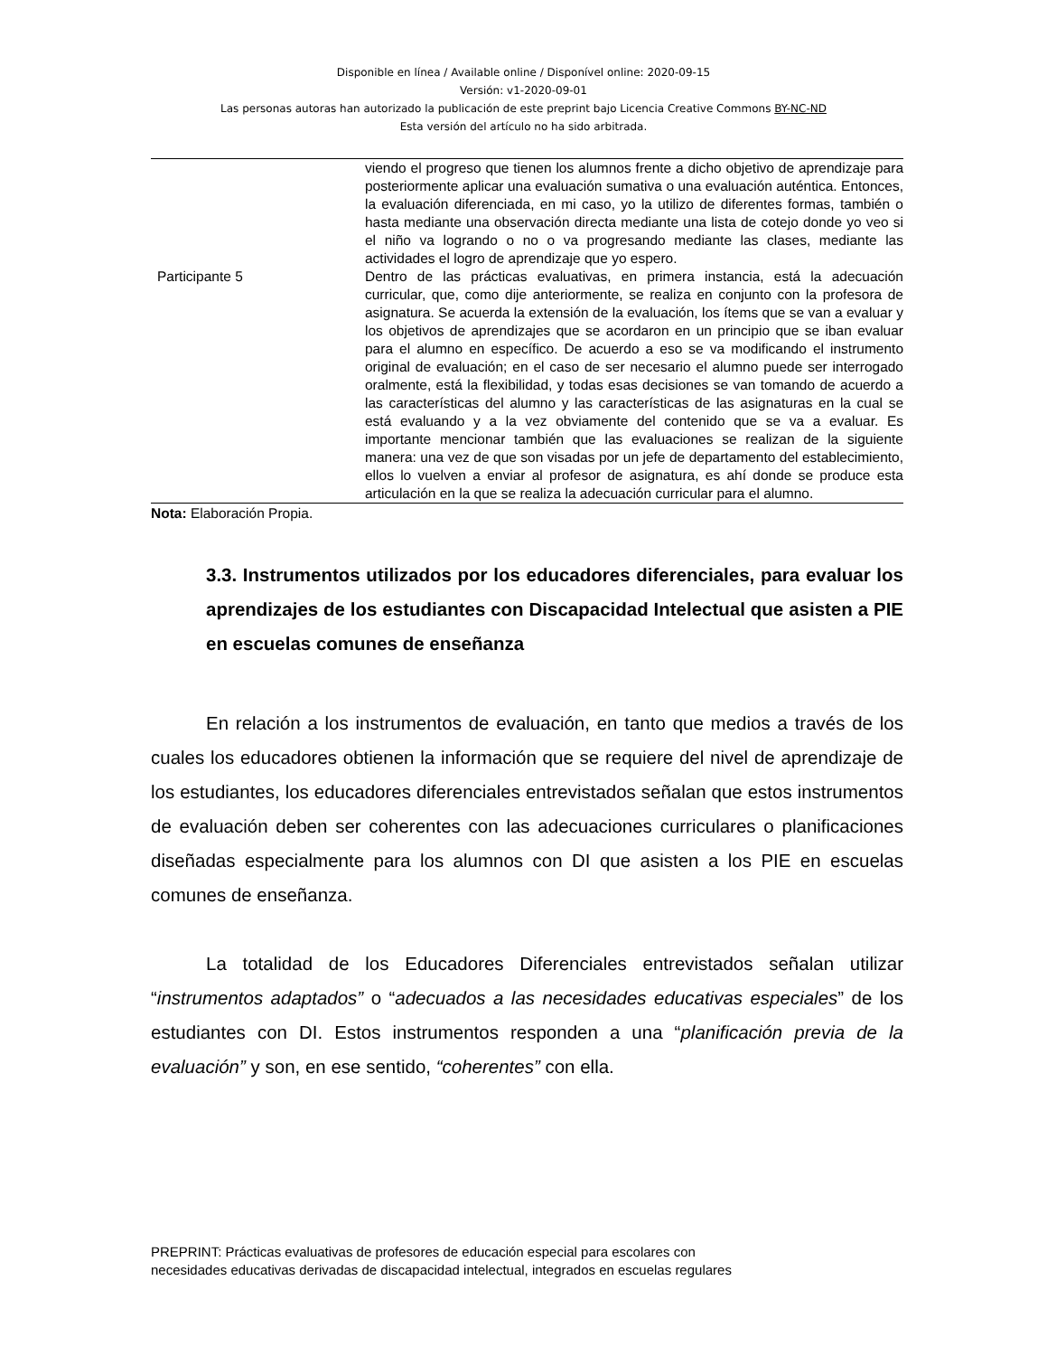Disponible en línea / Available online / Disponível online: 2020-09-15
Versión: v1-2020-09-01
Las personas autoras han autorizado la publicación de este preprint bajo Licencia Creative Commons BY-NC-ND
Esta versión del artículo no ha sido arbitrada.
| | viendo el progreso que tienen los alumnos frente a dicho objetivo de aprendizaje para posteriormente aplicar una evaluación sumativa o una evaluación auténtica. Entonces, la evaluación diferenciada, en mi caso, yo la utilizo de diferentes formas, también o hasta mediante una observación directa mediante una lista de cotejo donde yo veo si el niño va logrando o no o va progresando mediante las clases, mediante las actividades el logro de aprendizaje que yo espero. |
| Participante 5 | Dentro de las prácticas evaluativas, en primera instancia, está la adecuación curricular, que, como dije anteriormente, se realiza en conjunto con la profesora de asignatura. Se acuerda la extensión de la evaluación, los ítems que se van a evaluar y los objetivos de aprendizajes que se acordaron en un principio que se iban evaluar para el alumno en específico. De acuerdo a eso se va modificando el instrumento original de evaluación; en el caso de ser necesario el alumno puede ser interrogado oralmente, está la flexibilidad, y todas esas decisiones se van tomando de acuerdo a las características del alumno y las características de las asignaturas en la cual se está evaluando y a la vez obviamente del contenido que se va a evaluar. Es importante mencionar también que las evaluaciones se realizan de la siguiente manera: una vez de que son visadas por un jefe de departamento del establecimiento, ellos lo vuelven a enviar al profesor de asignatura, es ahí donde se produce esta articulación en la que se realiza la adecuación curricular para el alumno. |
Nota: Elaboración Propia.
3.3. Instrumentos utilizados por los educadores diferenciales, para evaluar los aprendizajes de los estudiantes con Discapacidad Intelectual que asisten a PIE en escuelas comunes de enseñanza
En relación a los instrumentos de evaluación, en tanto que medios a través de los cuales los educadores obtienen la información que se requiere del nivel de aprendizaje de los estudiantes, los educadores diferenciales entrevistados señalan que estos instrumentos de evaluación deben ser coherentes con las adecuaciones curriculares o planificaciones diseñadas especialmente para los alumnos con DI que asisten a los PIE en escuelas comunes de enseñanza.
La totalidad de los Educadores Diferenciales entrevistados señalan utilizar “instrumentos adaptados” o “adecuados a las necesidades educativas especiales” de los estudiantes con DI. Estos instrumentos responden a una “planificación previa de la evaluación” y son, en ese sentido, “coherentes” con ella.
PREPRINT: Prácticas evaluativas de profesores de educación especial para escolares con
necesidades educativas derivadas de discapacidad intelectual, integrados en escuelas regulares